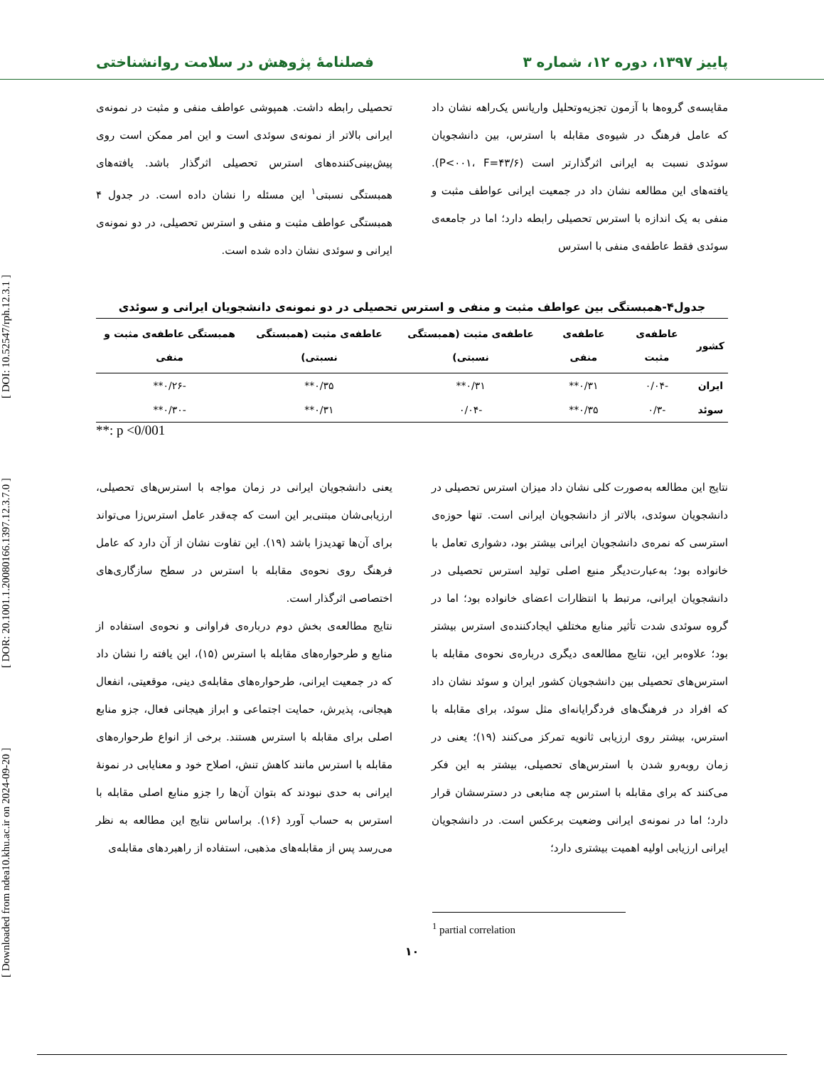[ Downloaded from ndea10.khu.ac.ir on 2024-09-20 ] [ DOR: 20.1001.1.20080166.1397.12.3.7.0 ] [ DOI: 10.52547/rph.12.3.1 ]
پاییز ۱۳۹۷، دوره ۱۲، شماره ۳ فصلنامۀ پژوهش در سلامت روانشناختی
مقایسه‌ی گروه‌ها با آزمون تجزیه‌وتحلیل واریانس یک‌راهه نشان داد که عامل فرهنگ در شیوه‌ی مقابله با استرس، بین دانشجویان سوئدی نسبت به ایرانی اثرگذارتر است (P<۰۰۱، F=۴۳/۶). یافته‌های این مطالعه نشان داد در جمعیت ایرانی عواطف مثبت و منفی به یک اندازه با استرس تحصیلی رابطه دارد؛ اما در جامعه‌ی سوئدی فقط عاطفه‌ی منفی با استرس
تحصیلی رابطه داشت. همپوشی عواطف منفی و مثبت در نمونه‌ی ایرانی بالاتر از نمونه‌ی سوئدی است و این امر ممکن است روی پیش‌بینی‌کننده‌های استرس تحصیلی اثرگذار باشد. یافته‌های همبستگی نسبتی<sup>۱</sup> این مسئله را نشان داده است. در جدول ۴ همبستگی عواطف مثبت و منفی و استرس تحصیلی، در دو نمونه‌ی ایرانی و سوئدی نشان داده شده است.
جدول۴-همبستگی بین عواطف مثبت و منفی و استرس تحصیلی در دو نمونه‌ی دانشجویان ایرانی و سوئدی
| کشور | عاطفه‌ی مثبت | عاطفه‌ی منفی | عاطفه‌ی مثبت (همبستگی نسبتی) | عاطفه‌ی مثبت (همبستگی نسبتی) | همبستگی عاطفه‌ی مثبت و منفی |
| --- | --- | --- | --- | --- | --- |
| ایران | -۰/۰۴ | ۰/۳۱** | ۰/۳۱** | ۰/۳۵** | -۰/۲۶** |
| سوئد | -۰/۳ | ۰/۳۵** | -۰/۰۴ | ۰/۳۱** | -۰/۳۰** |
**: p <0/001
نتایج این مطالعه به‌صورت کلی نشان داد میزان استرس تحصیلی در دانشجویان سوئدی، بالاتر از دانشجویان ایرانی است. تنها حوزه‌ی استرسی که نمره‌ی دانشجویان ایرانی بیشتر بود، دشواری تعامل با خانواده بود؛ به‌عبارت‌دیگر منبع اصلی تولید استرس تحصیلی در دانشجویان ایرانی، مرتبط با انتظارات اعضای خانواده بود؛ اما در گروه سوئدی شدت تأثیر منابع مختلفِ ایجادکننده‌ی استرس بیشتر بود؛ علاوه‌بر این، نتایج مطالعه‌ی دیگری درباره‌ی نحوه‌ی مقابله با استرس‌های تحصیلی بین دانشجویان کشور ایران و سوئد نشان داد که افراد در فرهنگ‌های فردگرایانه‌ای مثل سوئد، برای مقابله با استرس، بیشتر روی ارزیابی ثانویه تمرکز می‌کنند (۱۹)؛ یعنی در زمان روبه‌رو شدن با استرس‌های تحصیلی، بیشتر به این فکر می‌کنند که برای مقابله با استرس چه منابعی در دسترسشان قرار دارد؛ اما در نمونه‌ی ایرانی وضعیت برعکس است. در دانشجویان ایرانی ارزیابی اولیه اهمیت بیشتری دارد؛
یعنی دانشجویان ایرانی در زمان مواجه با استرس‌های تحصیلی، ارزیابی‌شان مبتنی‌بر این است که چه‌قدر عامل استرس‌زا می‌تواند برای آن‌ها تهدیدزا باشد (۱۹). این تفاوت نشان از آن دارد که عامل فرهنگ روی نحوه‌ی مقابله با استرس در سطح سازگاری‌های اختصاصی اثرگذار است.
نتایج مطالعه‌ی بخش دوم درباره‌ی فراوانی و نحوه‌ی استفاده از منابع و طرحواره‌های مقابله با استرس (۱۵)، این یافته را نشان داد که در جمعیت ایرانی، طرحواره‌های مقابله‌ی دینی، موقعیتی، انفعال هیجانی، پذیرش، حمایت اجتماعی و ابراز هیجانی فعال، جزو منابع اصلی برای مقابله با استرس هستند. برخی از انواع طرحواره‌های مقابله با استرس مانند کاهش تنش، اصلاح خود و معنایابی در نمونۀ ایرانی به حدی نبودند که بتوان آن‌ها را جزو منابع اصلی مقابله با استرس به حساب آورد (۱۶). براساس نتایج این مطالعه به نظر می‌رسد پس از مقابله‌های مذهبی، استفاده از راهبردهای مقابله‌ی
<sup>1</sup> partial correlation
۱۰